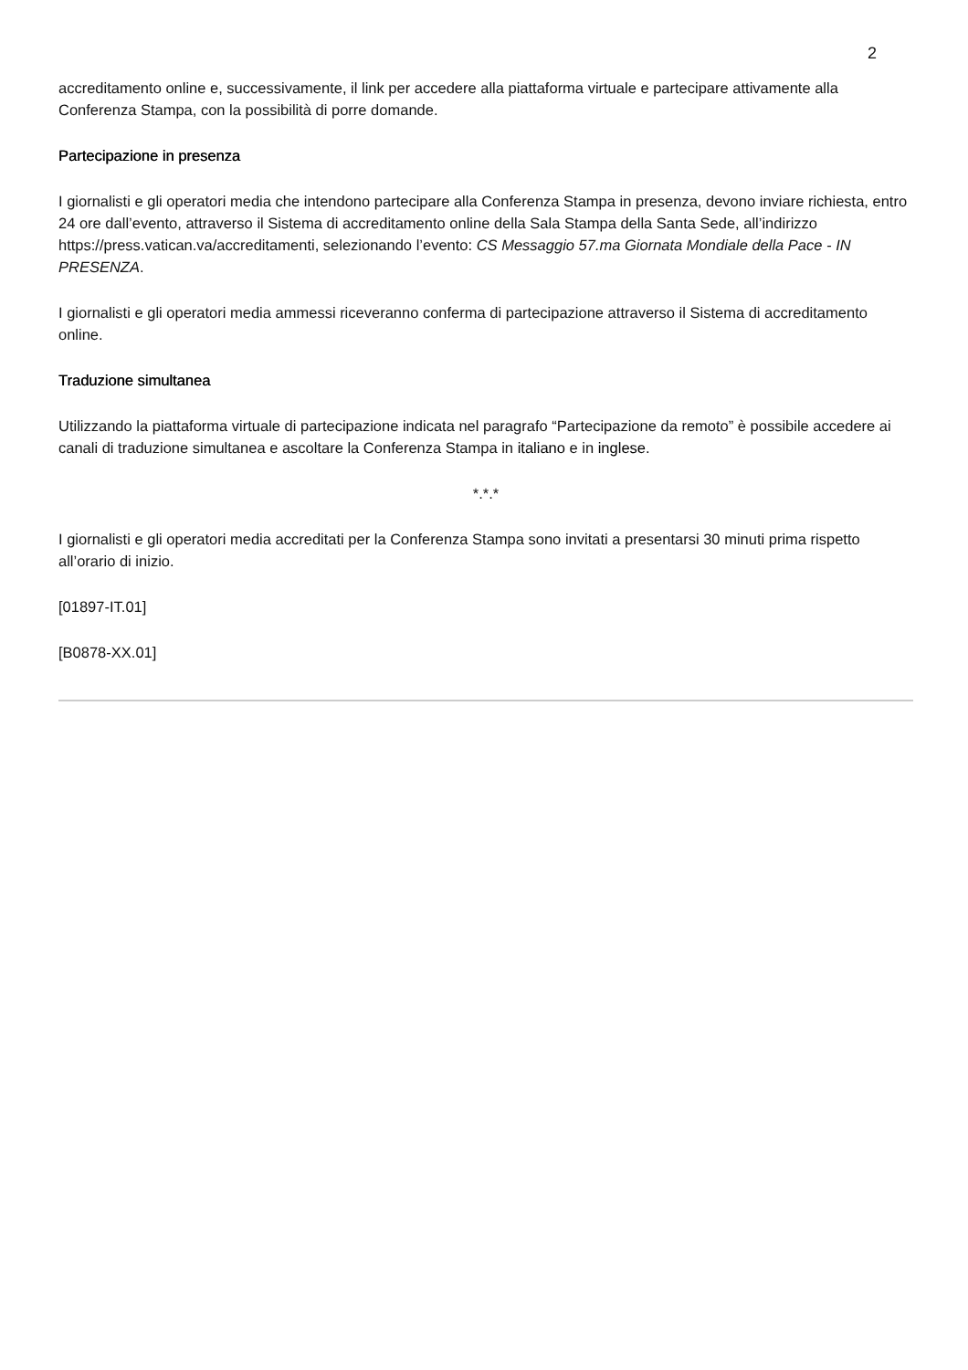2
accreditamento online e, successivamente, il link per accedere alla piattaforma virtuale e partecipare attivamente alla Conferenza Stampa, con la possibilità di porre domande.
Partecipazione in presenza
I giornalisti e gli operatori media che intendono partecipare alla Conferenza Stampa in presenza, devono inviare richiesta, entro 24 ore dall’evento, attraverso il Sistema di accreditamento online della Sala Stampa della Santa Sede, all’indirizzo https://press.vatican.va/accreditamenti, selezionando l’evento: CS Messaggio 57.ma Giornata Mondiale della Pace - IN PRESENZA.
I giornalisti e gli operatori media ammessi riceveranno conferma di partecipazione attraverso il Sistema di accreditamento online.
Traduzione simultanea
Utilizzando la piattaforma virtuale di partecipazione indicata nel paragrafo “Partecipazione da remoto” è possibile accedere ai canali di traduzione simultanea e ascoltare la Conferenza Stampa in italiano e in inglese.
*.*.*
I giornalisti e gli operatori media accreditati per la Conferenza Stampa sono invitati a presentarsi 30 minuti prima rispetto all’orario di inizio.
[01897-IT.01]
[B0878-XX.01]